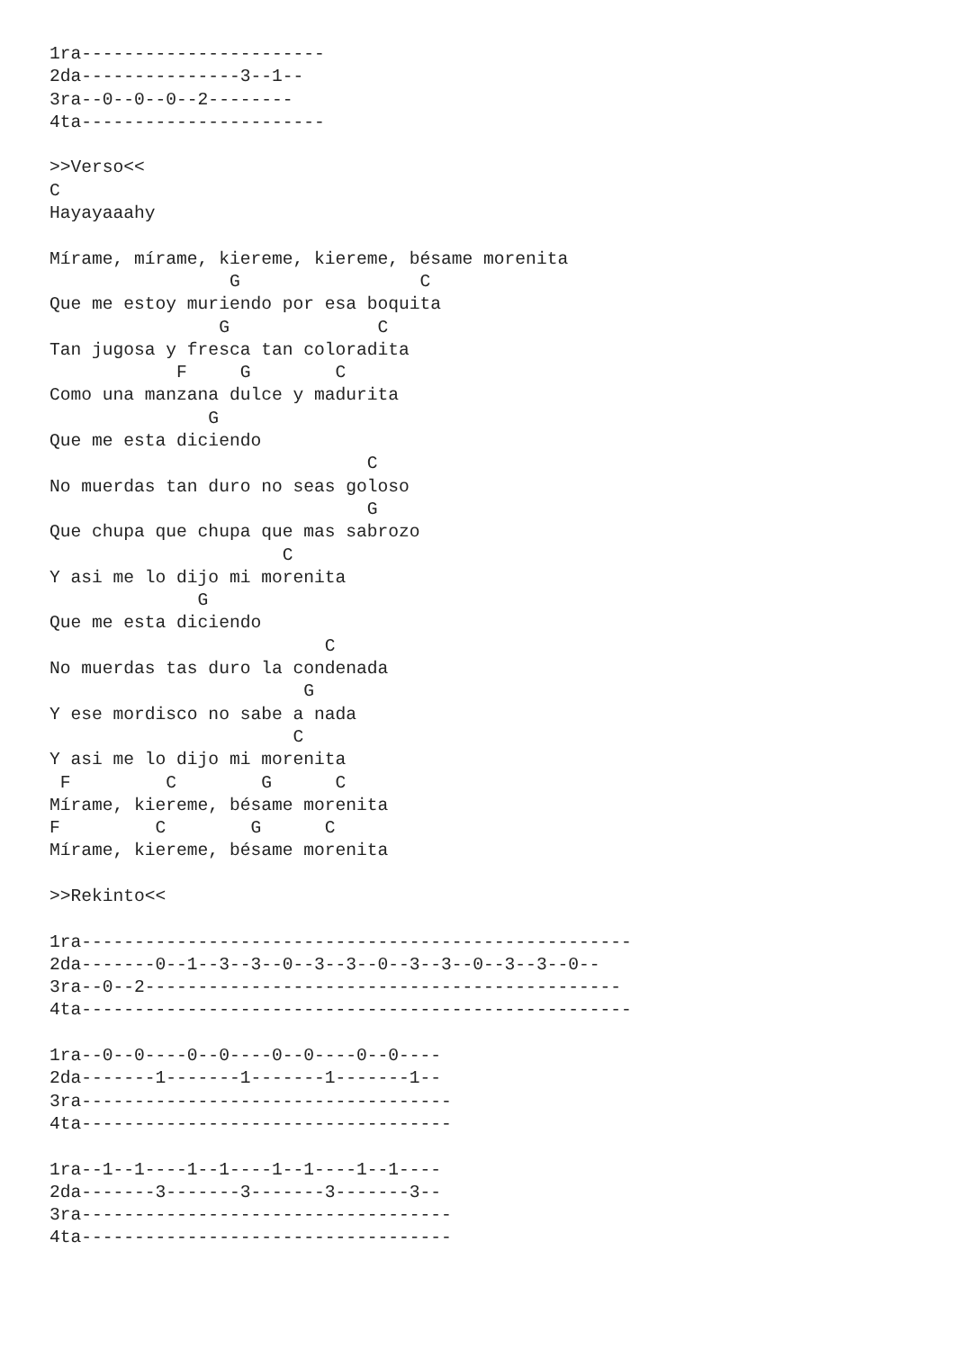1ra-----------------------
2da---------------3--1--
3ra--0--0--0--2--------
4ta-----------------------

>>Verso<<
C
Hayayaaahy

Mírame, mírame, kiereme, kiereme, bésame morenita
                 G                 C
Que me estoy muriendo por esa boquita
                G              C
Tan jugosa y fresca tan coloradita
            F     G        C
Como una manzana dulce y madurita
               G
Que me esta diciendo
                              C
No muerdas tan duro no seas goloso
                              G
Que chupa que chupa que mas sabrozo
                      C
Y asi me lo dijo mi morenita
              G
Que me esta diciendo
                          C
No muerdas tas duro la condenada
                        G
Y ese mordisco no sabe a nada
                       C
Y asi me lo dijo mi morenita
 F         C        G      C
Mírame, kiereme, bésame morenita
F         C        G      C
Mírame, kiereme, bésame morenita

>>Rekinto<<

1ra----------------------------------------------------
2da-------0--1--3--3--0--3--3--0--3--3--0--3--3--0--
3ra--0--2---------------------------------------------
4ta----------------------------------------------------

1ra--0--0----0--0----0--0----0--0----
2da-------1-------1-------1-------1--
3ra-----------------------------------
4ta-----------------------------------

1ra--1--1----1--1----1--1----1--1----
2da-------3-------3-------3-------3--
3ra-----------------------------------
4ta-----------------------------------